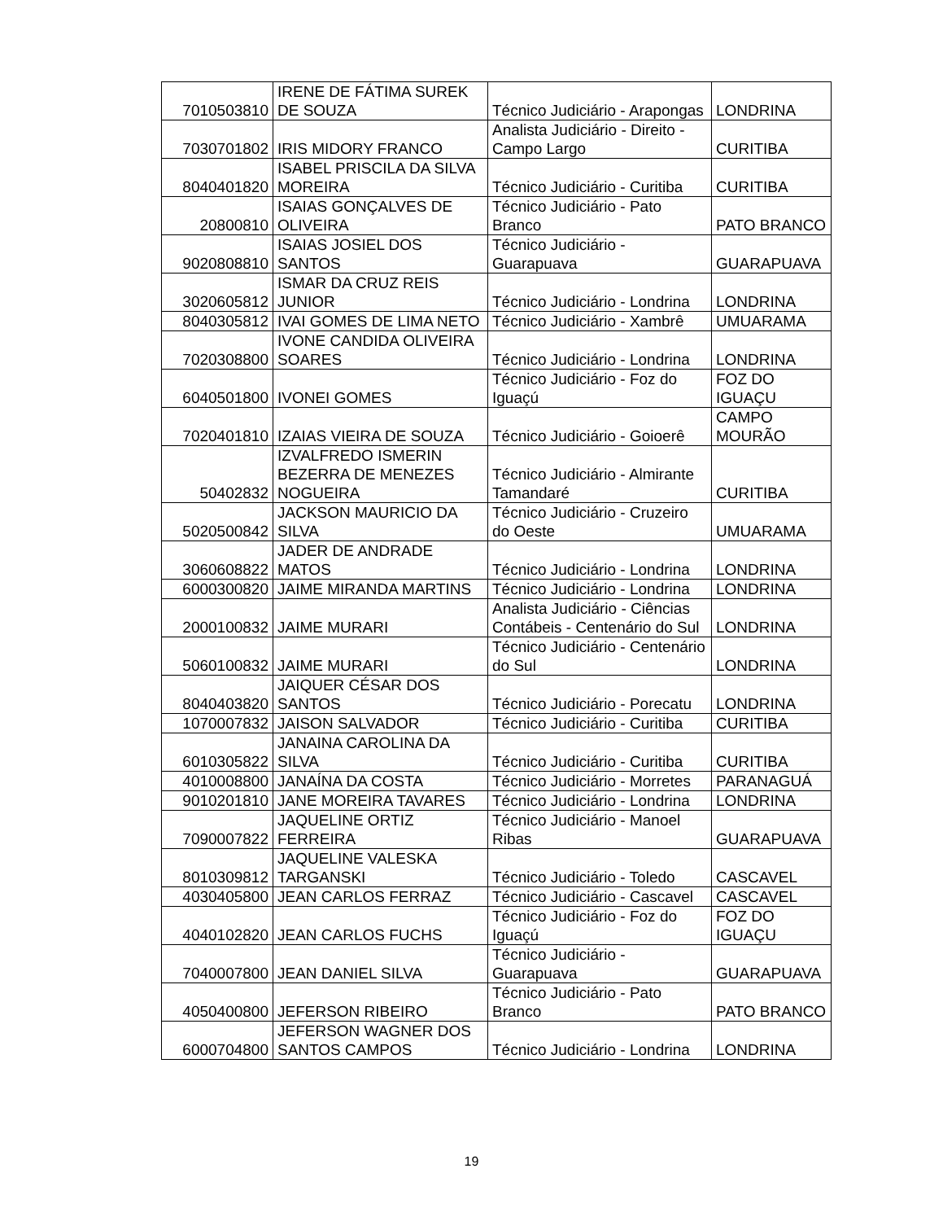| 7010503810 | IRENE DE FÁTIMA SUREK DE SOUZA | Técnico Judiciário - Arapongas | LONDRINA |
| 7030701802 | IRIS MIDORY FRANCO | Analista Judiciário - Direito - Campo Largo | CURITIBA |
| 8040401820 | ISABEL PRISCILA DA SILVA MOREIRA | Técnico Judiciário - Curitiba | CURITIBA |
| 20800810 | ISAIAS GONÇALVES DE OLIVEIRA | Técnico Judiciário - Pato Branco | PATO BRANCO |
| 9020808810 | ISAIAS JOSIEL DOS SANTOS | Técnico Judiciário - Guarapuava | GUARAPUAVA |
| 3020605812 | ISMAR DA CRUZ REIS JUNIOR | Técnico Judiciário - Londrina | LONDRINA |
| 8040305812 | IVAI GOMES DE LIMA NETO | Técnico Judiciário - Xambrê | UMUARAMA |
| 7020308800 | IVONE CANDIDA OLIVEIRA SOARES | Técnico Judiciário - Londrina | LONDRINA |
| 6040501800 | IVONEI GOMES | Técnico Judiciário - Foz do Iguaçú | FOZ DO IGUAÇU |
| 7020401810 | IZAIAS VIEIRA DE SOUZA | Técnico Judiciário - Goioerê | CAMPO MOURÃO |
| 50402832 | IZVALFREDO ISMERIN BEZERRA DE MENEZES NOGUEIRA | Técnico Judiciário - Almirante Tamandaré | CURITIBA |
| 5020500842 | JACKSON MAURICIO DA SILVA | Técnico Judiciário - Cruzeiro do Oeste | UMUARAMA |
| 3060608822 | JADER DE ANDRADE MATOS | Técnico Judiciário - Londrina | LONDRINA |
| 6000300820 | JAIME MIRANDA MARTINS | Técnico Judiciário - Londrina | LONDRINA |
| 2000100832 | JAIME MURARI | Analista Judiciário - Ciências Contábeis - Centenário do Sul | LONDRINA |
| 5060100832 | JAIME MURARI | Técnico Judiciário - Centenário do Sul | LONDRINA |
| 8040403820 | JAIQUER CÉSAR DOS SANTOS | Técnico Judiciário - Porecatu | LONDRINA |
| 1070007832 | JAISON SALVADOR | Técnico Judiciário - Curitiba | CURITIBA |
| 6010305822 | JANAINA CAROLINA DA SILVA | Técnico Judiciário - Curitiba | CURITIBA |
| 4010008800 | JANAÍNA DA COSTA | Técnico Judiciário - Morretes | PARANAGUÁ |
| 9010201810 | JANE MOREIRA TAVARES | Técnico Judiciário - Londrina | LONDRINA |
| 7090007822 | JAQUELINE ORTIZ FERREIRA | Técnico Judiciário - Manoel Ribas | GUARAPUAVA |
| 8010309812 | JAQUELINE VALESKA TARGANSKI | Técnico Judiciário - Toledo | CASCAVEL |
| 4030405800 | JEAN CARLOS FERRAZ | Técnico Judiciário - Cascavel | CASCAVEL |
| 4040102820 | JEAN CARLOS FUCHS | Técnico Judiciário - Foz do Iguaçú | FOZ DO IGUAÇU |
| 7040007800 | JEAN DANIEL SILVA | Técnico Judiciário - Guarapuava | GUARAPUAVA |
| 4050400800 | JEFERSON RIBEIRO | Técnico Judiciário - Pato Branco | PATO BRANCO |
| 6000704800 | JEFERSON WAGNER DOS SANTOS CAMPOS | Técnico Judiciário - Londrina | LONDRINA |
19